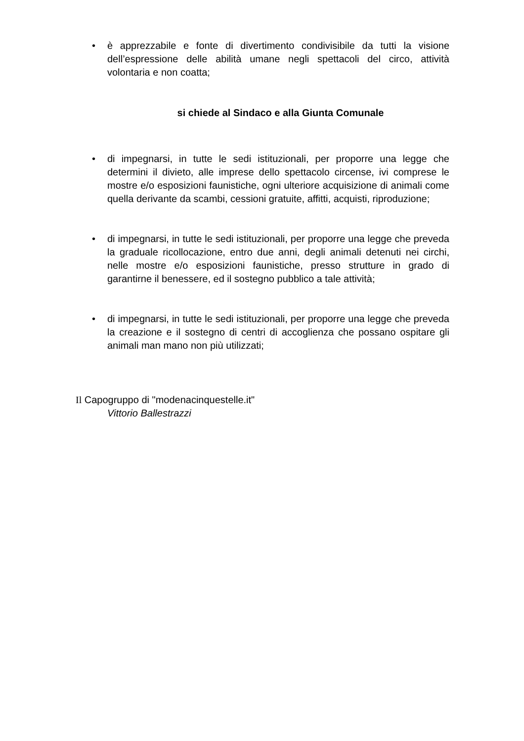• è apprezzabile e fonte di divertimento condivisibile da tutti la visione dell’espressione delle abilità umane negli spettacoli del circo, attività volontaria e non coatta;
si chiede al Sindaco e alla Giunta Comunale
• di impegnarsi, in tutte le sedi istituzionali, per proporre una legge che determini il divieto, alle imprese dello spettacolo circense, ivi comprese le mostre e/o esposizioni faunistiche, ogni ulteriore acquisizione di animali come quella derivante da scambi, cessioni gratuite, affitti, acquisti, riproduzione;
• di impegnarsi, in tutte le sedi istituzionali, per proporre una legge che preveda la graduale ricollocazione, entro due anni, degli animali detenuti nei circhi, nelle mostre e/o esposizioni faunistiche, presso strutture in grado di garantirne il benessere, ed il sostegno pubblico a tale attività;
• di impegnarsi, in tutte le sedi istituzionali, per proporre una legge che preveda la creazione e il sostegno di centri di accoglienza che possano ospitare gli animali man mano non più utilizzati;
Il Capogruppo di "modenacinquestelle.it"
Vittorio Ballestrazzi